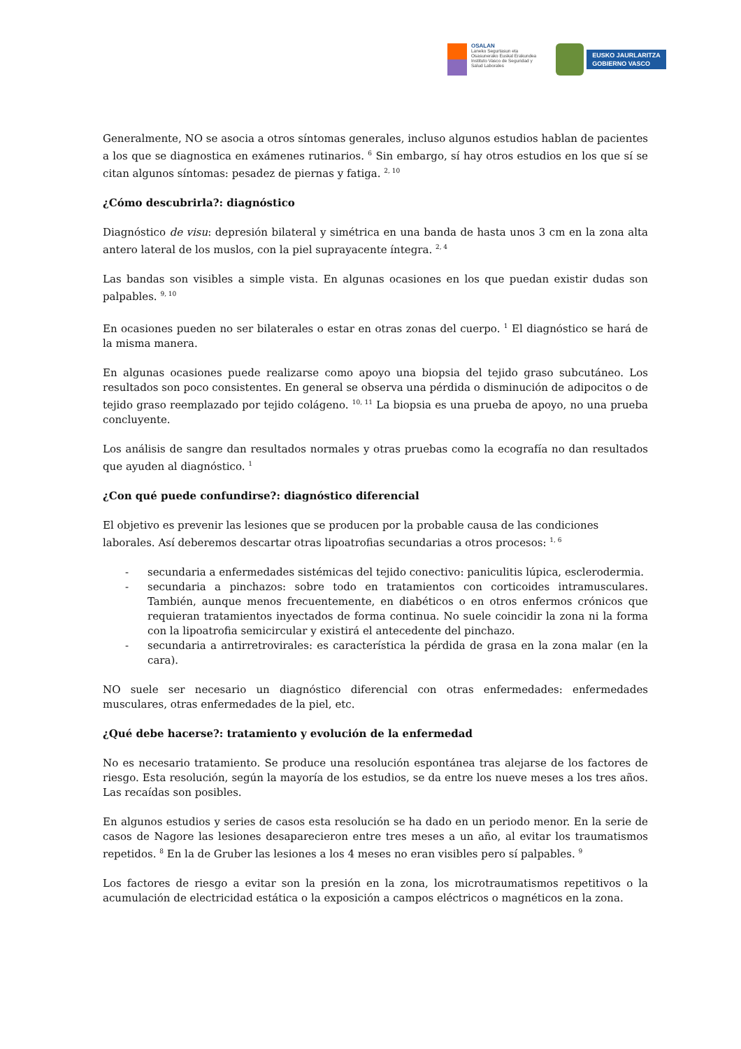OSALAN
Laneko Segurtasun eta
Osasunerako Euskal Erakundea
Instituto Vasco de Seguridad y
Salud Laborales
EUSKO JAURLARITZA
GOBIERNO VASCO
Generalmente, NO se asocia a otros síntomas generales, incluso algunos estudios hablan de pacientes a los que se diagnostica en exámenes rutinarios. <sup>6</sup> Sin embargo, sí hay otros estudios en los que sí se citan algunos síntomas: pesadez de piernas y fatiga. <sup>2, 10</sup>
¿Cómo descubrirla?: diagnóstico
Diagnóstico de visu: depresión bilateral y simétrica en una banda de hasta unos 3 cm en la zona alta antero lateral de los muslos, con la piel suprayacente íntegra. <sup>2, 4</sup>
Las bandas son visibles a simple vista. En algunas ocasiones en los que puedan existir dudas son palpables. <sup>9, 10</sup>
En ocasiones pueden no ser bilaterales o estar en otras zonas del cuerpo. <sup>1</sup> El diagnóstico se hará de la misma manera.
En algunas ocasiones puede realizarse como apoyo una biopsia del tejido graso subcutáneo. Los resultados son poco consistentes. En general se observa una pérdida o disminución de adipocitos o de tejido graso reemplazado por tejido colágeno. <sup>10, 11</sup> La biopsia es una prueba de apoyo, no una prueba concluyente.
Los análisis de sangre dan resultados normales y otras pruebas como la ecografía no dan resultados que ayuden al diagnóstico. <sup>1</sup>
¿Con qué puede confundirse?: diagnóstico diferencial
El objetivo es prevenir las lesiones que se producen por la probable causa de las condiciones laborales. Así deberemos descartar otras lipoatrofias secundarias a otros procesos: <sup>1, 6</sup>
- secundaria a enfermedades sistémicas del tejido conectivo: paniculitis lúpica, esclerodermia.
- secundaria a pinchazos: sobre todo en tratamientos con corticoides intramusculares. También, aunque menos frecuentemente, en diabéticos o en otros enfermos crónicos que requieran tratamientos inyectados de forma continua. No suele coincidir la zona ni la forma con la lipoatrofia semicircular y existirá el antecedente del pinchazo.
- secundaria a antirretrovirales: es característica la pérdida de grasa en la zona malar (en la cara).
NO suele ser necesario un diagnóstico diferencial con otras enfermedades: enfermedades musculares, otras enfermedades de la piel, etc.
¿Qué debe hacerse?: tratamiento y evolución de la enfermedad
No es necesario tratamiento. Se produce una resolución espontánea tras alejarse de los factores de riesgo. Esta resolución, según la mayoría de los estudios, se da entre los nueve meses a los tres años. Las recaídas son posibles.
En algunos estudios y series de casos esta resolución se ha dado en un periodo menor. En la serie de casos de Nagore las lesiones desaparecieron entre tres meses a un año, al evitar los traumatismos repetidos. <sup>8</sup> En la de Gruber las lesiones a los 4 meses no eran visibles pero sí palpables. <sup>9</sup>
Los factores de riesgo a evitar son la presión en la zona, los microtraumatismos repetitivos o la acumulación de electricidad estática o la exposición a campos eléctricos o magnéticos en la zona.